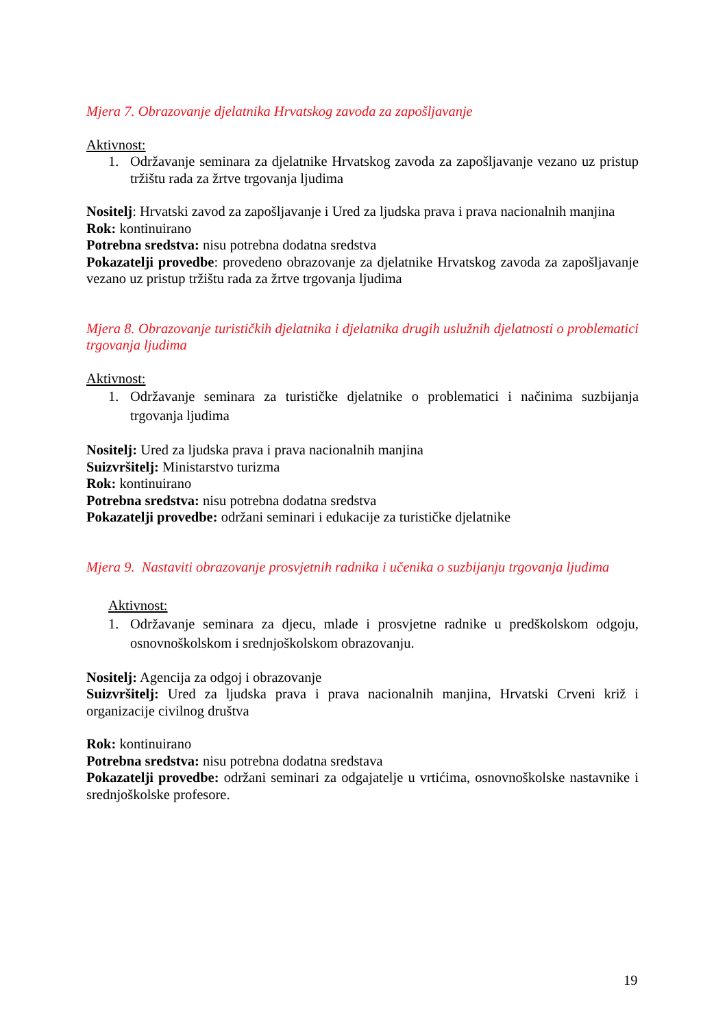Mjera 7. Obrazovanje djelatnika Hrvatskog zavoda za zapošljavanje
Aktivnost:
1. Održavanje seminara za djelatnike Hrvatskog zavoda za zapošljavanje vezano uz pristup tržištu rada za žrtve trgovanja ljudima
Nositelj: Hrvatski zavod za zapošljavanje i Ured za ljudska prava i prava nacionalnih manjina
Rok: kontinuirano
Potrebna sredstva: nisu potrebna dodatna sredstva
Pokazatelji provedbe: provedeno obrazovanje za djelatnike Hrvatskog zavoda za zapošljavanje vezano uz pristup tržištu rada za žrtve trgovanja ljudima
Mjera 8. Obrazovanje turističkih djelatnika i djelatnika drugih uslužnih djelatnosti o problematici trgovanja ljudima
Aktivnost:
1. Održavanje seminara za turističke djelatnike o problematici i načinima suzbijanja trgovanja ljudima
Nositelj: Ured za ljudska prava i prava nacionalnih manjina
Suizvršitelj: Ministarstvo turizma
Rok: kontinuirano
Potrebna sredstva: nisu potrebna dodatna sredstva
Pokazatelji provedbe: održani seminari i edukacije za turističke djelatnike
Mjera 9. Nastaviti obrazovanje prosvjetnih radnika i učenika o suzbijanju trgovanja ljudima
Aktivnost:
1. Održavanje seminara za djecu, mlade i prosvjetne radnike u predškolskom odgoju, osnovnoškolskom i srednjoškolskom obrazovanju.
Nositelj: Agencija za odgoj i obrazovanje
Suizvršitelj: Ured za ljudska prava i prava nacionalnih manjina, Hrvatski Crveni križ i organizacije civilnog društva
Rok: kontinuirano
Potrebna sredstva: nisu potrebna dodatna sredstava
Pokazatelji provedbe: održani seminari za odgajatelje u vrtićima, osnovnoškolske nastavnike i srednjoškolske profesore.
19